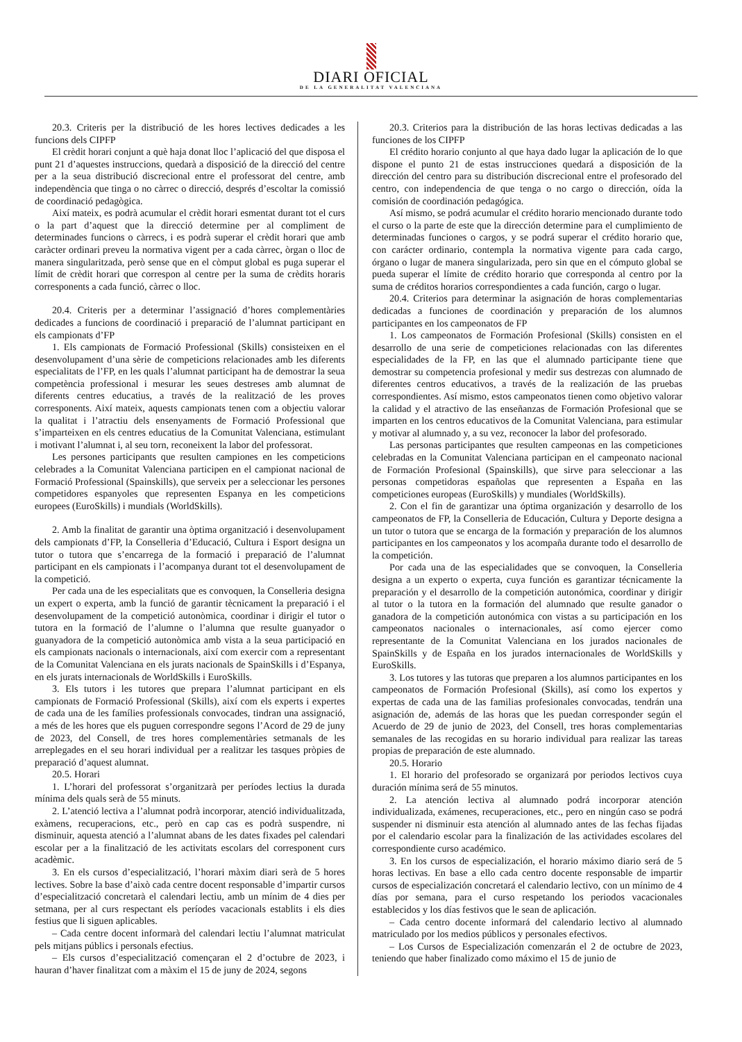DIARI OFICIAL
DE LA GENERALITAT VALENCIANA
20.3. Criteris per la distribució de les hores lectives dedicades a les funcions dels CIPFP
El crèdit horari conjunt a què haja donat lloc l’aplicació del que disposa el punt 21 d’aquestes instruccions, quedarà a disposició de la direcció del centre per a la seua distribució discrecional entre el professorat del centre, amb independència que tinga o no càrrec o direcció, després d’escoltar la comissió de coordinació pedagògica.
Així mateix, es podrà acumular el crèdit horari esmentat durant tot el curs o la part d’aquest que la direcció determine per al compliment de determinades funcions o càrrecs, i es podrà superar el crèdit horari que amb caràcter ordinari preveu la normativa vigent per a cada càrrec, òrgan o lloc de manera singularitzada, però sense que en el còmput global es puga superar el límit de crèdit horari que correspon al centre per la suma de crèdits horaris corresponents a cada funció, càrrec o lloc.
20.4. Criteris per a determinar l’assignació d’hores complementàries dedicades a funcions de coordinació i preparació de l’alumnat participant en els campionats d’FP
1. Els campionats de Formació Professional (Skills) consisteixen en el desenvolupament d’una sèrie de competicions relacionades amb les diferents especialitats de l’FP, en les quals l’alumnat participant ha de demostrar la seua competència professional i mesurar les seues destreses amb alumnat de diferents centres educatius, a través de la realització de les proves corresponents. Així mateix, aquests campionats tenen com a objectiu valorar la qualitat i l’atractiu dels ensenyaments de Formació Professional que s’imparteixen en els centres educatius de la Comunitat Valenciana, estimulant i motivant l’alumnat i, al seu torn, reconeixent la labor del professorat.
Les persones participants que resulten campiones en les competicions celebrades a la Comunitat Valenciana participen en el campionat nacional de Formació Professional (Spainskills), que serveix per a seleccionar les persones competidores espanyoles que representen Espanya en les competicions europees (EuroSkills) i mundials (WorldSkills).
2. Amb la finalitat de garantir una òptima organització i desenvolupament dels campionats d’FP, la Conselleria d’Educació, Cultura i Esport designa un tutor o tutora que s’encarrega de la formació i preparació de l’alumnat participant en els campionats i l’acompanya durant tot el desenvolupament de la competició.
Per cada una de les especialitats que es convoquen, la Conselleria designa un expert o experta, amb la funció de garantir tècnicament la preparació i el desenvolupament de la competició autonòmica, coordinar i dirigir el tutor o tutora en la formació de l’alumne o l’alumna que resulte guanyador o guanyadora de la competició autonòmica amb vista a la seua participació en els campionats nacionals o internacionals, així com exercir com a representant de la Comunitat Valenciana en els jurats nacionals de SpainSkills i d’Espanya, en els jurats internacionals de WorldSkills i EuroSkills.
3. Els tutors i les tutores que prepara l’alumnat participant en els campionats de Formació Professional (Skills), així com els experts i expertes de cada una de les famílies professionals convocades, tindran una assignació, a més de les hores que els puguen correspondre segons l’Acord de 29 de juny de 2023, del Consell, de tres hores complementàries setmanals de les arreplegades en el seu horari individual per a realitzar les tasques pròpies de preparació d’aquest alumnat.
20.5. Horari
1. L’horari del professorat s’organitzarà per períodes lectius la durada mínima dels quals serà de 55 minuts.
2. L’atenció lectiva a l’alumnat podrà incorporar, atenció individualitzada, exàmens, recuperacions, etc., però en cap cas es podrà suspendre, ni disminuir, aquesta atenció a l’alumnat abans de les dates fixades pel calendari escolar per a la finalització de les activitats escolars del corresponent curs acadèmic.
3. En els cursos d’especialització, l’horari màxim diari serà de 5 hores lectives. Sobre la base d’això cada centre docent responsable d’impartir cursos d’especialització concretarà el calendari lectiu, amb un mínim de 4 dies per setmana, per al curs respectant els períodes vacacionals establits i els dies festius que li siguen aplicables.
– Cada centre docent informarà del calendari lectiu l’alumnat matriculat pels mitjans públics i personals efectius.
– Els cursos d’especialització començaran el 2 d’octubre de 2023, i hauran d’haver finalitzat com a màxim el 15 de juny de 2024, segons
20.3. Criterios para la distribución de las horas lectivas dedicadas a las funciones de los CIPFP
El crédito horario conjunto al que haya dado lugar la aplicación de lo que dispone el punto 21 de estas instrucciones quedará a disposición de la dirección del centro para su distribución discrecional entre el profesorado del centro, con independencia de que tenga o no cargo o dirección, oída la comisión de coordinación pedagógica.
Así mismo, se podrá acumular el crédito horario mencionado durante todo el curso o la parte de este que la dirección determine para el cumplimiento de determinadas funciones o cargos, y se podrá superar el crédito horario que, con carácter ordinario, contempla la normativa vigente para cada cargo, órgano o lugar de manera singularizada, pero sin que en el cómputo global se pueda superar el límite de crédito horario que corresponda al centro por la suma de créditos horarios correspondientes a cada función, cargo o lugar.
20.4. Criterios para determinar la asignación de horas complementarias dedicadas a funciones de coordinación y preparación de los alumnos participantes en los campeonatos de FP
1. Los campeonatos de Formación Profesional (Skills) consisten en el desarrollo de una serie de competiciones relacionadas con las diferentes especialidades de la FP, en las que el alumnado participante tiene que demostrar su competencia profesional y medir sus destrezas con alumnado de diferentes centros educativos, a través de la realización de las pruebas correspondientes. Así mismo, estos campeonatos tienen como objetivo valorar la calidad y el atractivo de las enseñanzas de Formación Profesional que se imparten en los centros educativos de la Comunitat Valenciana, para estimular y motivar al alumnado y, a su vez, reconocer la labor del profesorado.
Las personas participantes que resulten campeonas en las competiciones celebradas en la Comunitat Valenciana participan en el campeonato nacional de Formación Profesional (Spainskills), que sirve para seleccionar a las personas competidoras españolas que representen a España en las competiciones europeas (EuroSkills) y mundiales (WorldSkills).
2. Con el fin de garantizar una óptima organización y desarrollo de los campeonatos de FP, la Conselleria de Educación, Cultura y Deporte designa a un tutor o tutora que se encarga de la formación y preparación de los alumnos participantes en los campeonatos y los acompaña durante todo el desarrollo de la competición.
Por cada una de las especialidades que se convoquen, la Conselleria designa a un experto o experta, cuya función es garantizar técnicamente la preparación y el desarrollo de la competición autonómica, coordinar y dirigir al tutor o la tutora en la formación del alumnado que resulte ganador o ganadora de la competición autonómica con vistas a su participación en los campeonatos nacionales o internacionales, así como ejercer como representante de la Comunitat Valenciana en los jurados nacionales de SpainSkills y de España en los jurados internacionales de WorldSkills y EuroSkills.
3. Los tutores y las tutoras que preparen a los alumnos participantes en los campeonatos de Formación Profesional (Skills), así como los expertos y expertas de cada una de las familias profesionales convocadas, tendrán una asignación de, además de las horas que les puedan corresponder según el Acuerdo de 29 de junio de 2023, del Consell, tres horas complementarias semanales de las recogidas en su horario individual para realizar las tareas propias de preparación de este alumnado.
20.5. Horario
1. El horario del profesorado se organizará por periodos lectivos cuya duración mínima será de 55 minutos.
2. La atención lectiva al alumnado podrá incorporar atención individualizada, exámenes, recuperaciones, etc., pero en ningún caso se podrá suspender ni disminuir esta atención al alumnado antes de las fechas fijadas por el calendario escolar para la finalización de las actividades escolares del correspondiente curso académico.
3. En los cursos de especialización, el horario máximo diario será de 5 horas lectivas. En base a ello cada centro docente responsable de impartir cursos de especialización concretará el calendario lectivo, con un mínimo de 4 días por semana, para el curso respetando los periodos vacacionales establecidos y los días festivos que le sean de aplicación.
– Cada centro docente informará del calendario lectivo al alumnado matriculado por los medios públicos y personales efectivos.
– Los Cursos de Especialización comenzarán el 2 de octubre de 2023, teniendo que haber finalizado como máximo el 15 de junio de